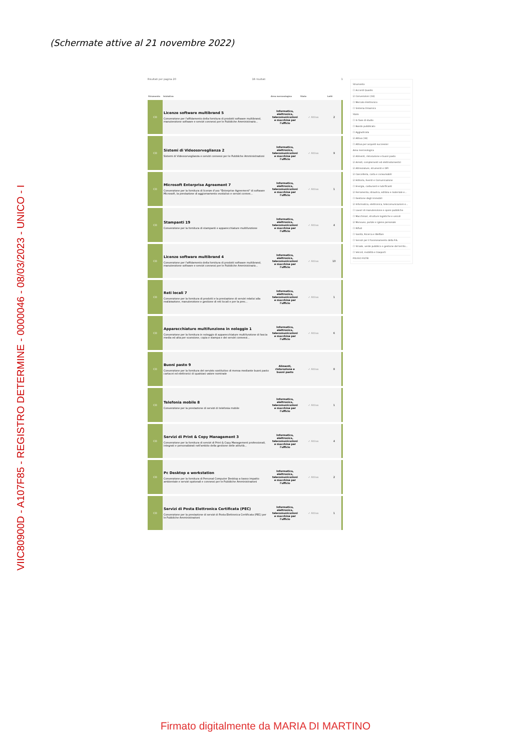(Schermate attive al 21 novembre 2022)
VIIC80900D - A107F85 - REGISTRO DETERMINE - 0000046 - 08/03/2023 - UNICO - I
Risultati per pagina 20 18 risultati 1
| Strumento | Iniziativa | Area merceologica | Stato | Lotti |
| --- | --- | --- | --- | --- |
| CO | Licenze software multibrand 5 Convenzione per l'affidamento della fornitura di prodotti software multibrand, manutenzione software e servizi connessi per le Pubbliche Amministrazio... | Informatica, elettronica, telecomunicazioni e macchine per l'ufficio | ✓ Attiva | 2 |
| CO | Sistemi di Videosorveglianza 2 Sistemi di Videosorveglianza e servizi connessi per le Pubbliche Amministrazioni | Informatica, elettronica, telecomunicazioni e macchine per l'ufficio | ✓ Attiva | 9 |
| CO | Microsoft Enterprise Agreement 7 Convenzione per la fornitura di licenze d'uso "Enterprise Agreement" di software Microsoft, la prestazione di aggiornamento evolutivo e servizi connes... | Informatica, elettronica, telecomunicazioni e macchine per l'ufficio | ✓ Attiva | 1 |
| CO | Stampanti 19 Convenzione per la fornitura di stampanti e apparecchiature multifunzione | Informatica, elettronica, telecomunicazioni e macchine per l'ufficio | ✓ Attiva | 4 |
| CO | Licenze software multibrand 4 Convenzione per l'affidamento della fornitura di prodotti software multibrand, manutenzione software e servizi connessi per le Pubbliche Amministrazio... | Informatica, elettronica, telecomunicazioni e macchine per l'ufficio | ✓ Attiva | 10 |
| CO | Reti locali 7 Convenzione per la fornitura di prodotti e la prestazione di servizi relativi alla realizzazione, manutenzione e gestione di reti locali e per la pres... | Informatica, elettronica, telecomunicazioni e macchine per l'ufficio | ✓ Attiva | 1 |
| CO | Apparecchiature multifunzione in noleggio 1 Convenzione per la fornitura in noleggio di apparecchiature multifunzione di fascia media ed alta per scansione, copia e stampa e dei servizi connessi... | Informatica, elettronica, telecomunicazioni e macchine per l'ufficio | ✓ Attiva | 6 |
| CO | Buoni pasto 9 Convenzione per la fornitura del servizio sostitutivo di mensa mediante buoni pasto cartacei ed elettronici di qualsiasi valore nominale | Alimenti, ristorazione e buoni pasto | ✓ Attiva | 8 |
| CO | Telefonia mobile 8 Convenzione per la prestazione di servizi di telefonia mobile | Informatica, elettronica, telecomunicazioni e macchine per l'ufficio | ✓ Attiva | 1 |
| CO | Servizi di Print & Copy Management 3 Convenzione per la fornitura di servizi di Print & Copy Management professionali, integrati e personalizzati nell'ambito della gestione delle attività... | Informatica, elettronica, telecomunicazioni e macchine per l'ufficio | ✓ Attiva | 4 |
| CO | Pc Desktop e workstation Convenzione per la fornitura di Personal Computer Desktop a basso impatto ambientale e servizi opzionali e connessi per le Pubbliche Amministrazioni | Informatica, elettronica, telecomunicazioni e macchine per l'ufficio | ✓ Attiva | 2 |
| CO | Servizi di Posta Elettronica Certificata (PEC) Convenzione per la prestazione di servizi di Posta Elettronica Certificata (PEC) per le Pubbliche Amministrazioni | Informatica, elettronica, telecomunicazioni e macchine per l'ufficio | ✓ Attiva | 1 |
Strumento
☐ Accordi Quadro
☑ Convenzioni (18)
☐ Mercato Elettronico
☐ Sistema Dinamico
Stato
☐ In fase di studio
☐ Bando pubblicato
☐ Aggiudicata
☑ Attiva (18)
☐ Attiva per acquisti successivi
Area merceologica
☑ Alimenti, ristorazione e buoni pasto
☑ Arredi, complementi ed elettrodomestici
☑ Attrezzature, strumenti e DPI
☑ Cancelleria, carta e consumabili
☑ Editoria, Eventi e Comunicazione
☐ Energia, carburanti e lubrificanti
☑ Ferramenta, idraulica, edilizia e materiale e...
☐ Gestione degli immobili
☑ Informatica, elettronica, telecomunicazioni e...
☐ Lavori di manutenzione e opere pubbliche
☐ Macchinari, strutture logistiche e veicoli
☑ Monouso, pulizie e igiene personale
☐ Rifiuti
☐ Sanità, Ricerca e Welfare
☐ Servizi per il funzionamento della P.A.
☐ Strade, verde pubblico e gestione del territo...
☐ Veicoli, mobilità e trasporti
PULISCI FILTRI
Firmato digitalmente da MARIA DI MARTINO